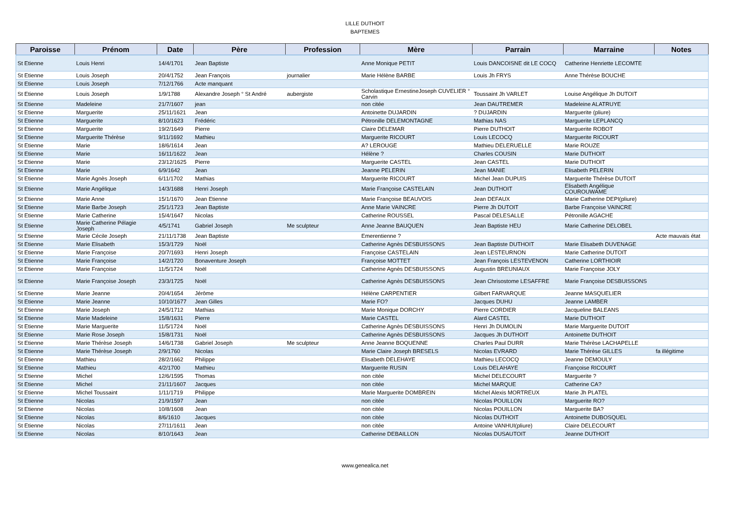LILLE DUTHOIT
BAPTEMES
| Paroisse | Prénom | Date | Père | Profession | Mère | Parrain | Marraine | Notes |
| --- | --- | --- | --- | --- | --- | --- | --- | --- |
| St Etienne | Louis Henri | 14/4/1701 | Jean Baptiste | | Anne Monique PETIT | Louis DANCOISNE dit LE COCQ | Catherine Henriette LECOMTE | |
| St Etienne | Louis Joseph | 20/4/1752 | Jean François | journalier | Marie Hélène BARBE | Louis Jh FRYS | Anne Thérèse BOUCHE | |
| St Etienne | Louis Joseph | 7/12/1766 | Acte manquant | | | | | |
| St Etienne | Louis Joseph | 1/9/1788 | Alexandre Joseph ° St André | aubergiste | Scholastique ErnestineJoseph CUVELIER ° Carvin | Toussaint Jh VARLET | Louise Angélique Jh DUTOIT | |
| St Etienne | Madeleine | 21/7/1607 | jean | | non citée | Jean DAUTREMER | Madeleine ALATRUYE | |
| St Etienne | Marguerite | 25/11/1621 | Jean | | Antoinette DUJARDIN | ? DUJARDIN | Marguerite (pliure) | |
| St Etienne | Marguerite | 8/10/1623 | Frédéric | | Pétronille DELEMONTAGNE | Mathias NAS | Marguerite LEPLANCQ | |
| St Etienne | Marguerite | 19/2/1649 | Pierre | | Claire DELEMAR | Pierre DUTHOIT | Marguerite ROBOT | |
| St Etienne | Marguerite Thérèse | 9/11/1692 | Mathieu | | Marguerite RICOURT | Louis LECOCQ | Marguerite RICOURT | |
| St Etienne | Marie | 18/6/1614 | Jean | | A? LEROUGE | Mathieu DELERUELLE | Marie ROUZE | |
| St Etienne | Marie | 16/11/1622 | Jean | | Hélène ? | Charles COUSIN | Marie DUTHOIT | |
| St Etienne | Marie | 23/12/1625 | Pierre | | Marguerite CASTEL | Jean CASTEL | Marie DUTHOIT | |
| St Etienne | Marie | 6/9/1642 | Jean | | Jeanne PELERIN | Jean MANIE | Elisabeth PELERIN | |
| St Etienne | Marie Agnès Joseph | 6/11/1702 | Mathias | | Marguerite RICOURT | Michel Jean DUPUIS | Marguerite Thérèse DUTOIT | |
| St Etienne | Marie Angélique | 14/3/1688 | Henri Joseph | | Marie Françoise CASTELAIN | Jean DUTHOIT | Elisabeth Angélique COUROUWAME | |
| St Etienne | Marie Anne | 15/1/1670 | Jean Etienne | | Marie Françoise BEAUVOIS | Jean DEFAUX | Marie Catherine DEPI(pliure) | |
| St Etienne | Marie Barbe Joseph | 25/1/1723 | Jean Baptiste | | Anne Marie VAINCRE | Pierre Jh DUTOIT | Barbe Françoise VAINCRE | |
| St Etienne | Marie Catherine | 15/4/1647 | Nicolas | | Catherine ROUSSEL | Pascal DELESALLE | Pétronille AGACHE | |
| St Etienne | Marie Catherine Pélagie Joseph | 4/5/1741 | Gabriel Joseph | Me sculpteur | Anne Jeanne BAUQUEN | Jean Baptiste HEU | Marie Catherine DELOBEL | |
| St Etienne | Marie Cécile Joseph | 21/11/1738 | Jean Baptiste | | Emerentienne ? | | | Acte mauvais état |
| St Etienne | Marie Elisabeth | 15/3/1729 | Noël | | Catherine Agnès DESBUISSONS | Jean Baptiste DUTHOIT | Marie Elisabeth DUVENAGE | |
| St Etienne | Marie Françoise | 20/7/1693 | Henri Joseph | | Françoise CASTELAIN | Jean LESTEURNON | Marie Catherine DUTOIT | |
| St Etienne | Marie Françoise | 14/2/1720 | Bonaventure Joseph | | Françoise MOTTET | Jean François LESTEVENON | Catherine LORTHIOIR | |
| St Etienne | Marie Françoise | 11/5/1724 | Noël | | Catherine Agnès DESBUISSONS | Augustin BREUNIAUX | Marie Françoise JOLY | |
| St Etienne | Marie Françoise Joseph | 23/3/1725 | Noël | | Catherine Agnès DESBUISSONS | Jean Chrisostome LESAFFRE | Marie Françoise DESBUISSONS | |
| St Etienne | Marie Jeanne | 20/4/1654 | Jérôme | | Hélène CARPENTIER | Gilbert FARVARQUE | Jeanne MASQUELIER | |
| St Etienne | Marie Jeanne | 10/10/1677 | Jean Gilles | | Marie FO? | Jacques DUHU | Jeanne LAMBER | |
| St Etienne | Marie Joseph | 24/5/1712 | Mathias | | Marie Monique DORCHY | Pierre CORDIER | Jacqueline BALEANS | |
| St Etienne | Marie Madeleine | 15/8/1631 | Pierre | | Marie CASTEL | Alard CASTEL | Marie DUTHOIT | |
| St Etienne | Marie Marguerite | 11/5/1724 | Noël | | Catherine Agnès DESBUISSONS | Henri Jh DUMOLIN | Marie Marguerite DUTOIT | |
| St Etienne | Marie Rose Joseph | 15/8/1731 | Noël | | Catherine Agnès DESBUISSONS | Jacques Jh DUTHOIT | Antoinette DUTHOIT | |
| St Etienne | Marie Thérèse Joseph | 14/6/1738 | Gabriel Joseph | Me sculpteur | Anne Jeanne BOQUENNE | Charles Paul DURR | Marie Thérèse LACHAPELLE | |
| St Etienne | Marie Thérèse Joseph | 2/9/1760 | Nicolas | | Marie Claire Joseph BRESELS | Nicolas EVRARD | Marie Thérèse GILLES | fa illégitime |
| St Etienne | Mathieu | 28/2/1662 | Philippe | | Elisabeth DELEHAYE | Mathieu LECOCQ | Jeanne DEMOULY | |
| St Etienne | Mathieu | 4/2/1700 | Mathieu | | Marguerite RUSIN | Louis DELAHAYE | Françoise RICOURT | |
| St Etienne | Michel | 12/6/1595 | Thomas | | non citée | Michel DELECOURT | Marguerite ? | |
| St Etienne | Michel | 21/11/1607 | Jacques | | non citée | Michel MARQUE | Catherine CA? | |
| St Etienne | Michel Toussaint | 1/11/1719 | Philippe | | Marie Marguerite DOMBREIN | Michel Alexis MORTREUX | Marie Jh PLATEL | |
| St Etienne | Nicolas | 21/9/1597 | Jean | | non citée | Nicolas POUILLON | Marguerite RO? | |
| St Etienne | Nicolas | 10/8/1608 | Jean | | non citée | Nicolas POUILLON | Marguerite BA? | |
| St Etienne | Nicolas | 8/6/1610 | Jacques | | non citée | Nicolas DUTHOIT | Antoinette DUBOSQUEL | |
| St Etienne | Nicolas | 27/11/1611 | Jean | | non citée | Antoine VANHUI(pliure) | Claire DELECOURT | |
| St Etienne | Nicolas | 8/10/1643 | Jean | | Catherine DEBAILLON | Nicolas DUSAUTOIT | Jeanne DUTHOIT | |
www.genealica.net